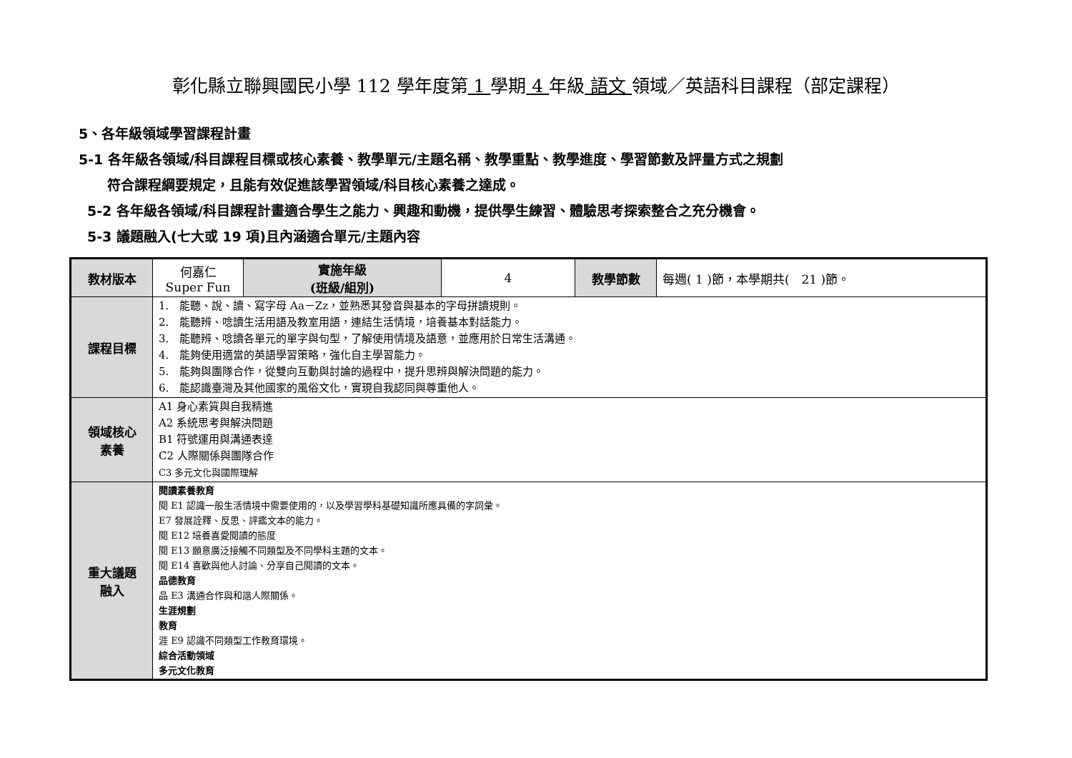彰化縣立聯興國民小學 112 學年度第 1 學期 4 年級 語文 領域／英語科目課程（部定課程）
5、各年級領域學習課程計畫
5-1 各年級各領域/科目課程目標或核心素養、教學單元/主題名稱、教學重點、教學進度、學習節數及評量方式之規劃
符合課程綱要規定，且能有效促進該學習領域/科目核心素養之達成。
5-2 各年級各領域/科目課程計畫適合學生之能力、興趣和動機，提供學生練習、體驗思考探索整合之充分機會。
5-3 議題融入(七大或 19 項)且內涵適合單元/主題內容
| 教材版本 | 何嘉仁 Super Fun | 實施年級 (班級/組別) | 4 | 教學節數 | 每週( 1 )節，本學期共( 21 )節。 |
| 課程目標 | 1. 能聽、說、讀、寫字母 Aa－Zz，並熟悉其發音與基本的字母拼讀規則。 2. 能聽辨、唸讀生活用語及教室用語，連結生活情境，培養基本對話能力。 3. 能聽辨、唸讀各單元的單字與句型，了解使用情境及語意，並應用於日常生活溝通。 4. 能夠使用適當的英語學習策略，強化自主學習能力。 5. 能夠與團隊合作，從雙向互動與討論的過程中，提升思辨與解決問題的能力。 6. 能認識臺灣及其他國家的風俗文化，實現自我認同與尊重他人。 | | | | |
| 領域核心 素養 | A1 身心素質與自我精進 A2 系統思考與解決問題 B1 符號運用與溝通表達 C2 人際關係與團隊合作 C3 多元文化與國際理解 | | | | |
| 重大議題 融入 | 閱讀素養教育 閱 E1 認識一般生活情境中需要使用的，以及學習學科基礎知識所應具備的字詞彙。 E7 發展詮釋、反思、評鑑文本的能力。 閱 E12 培養喜愛閱讀的態度 閱 E13 願意廣泛接觸不同類型及不同學科主題的文本。 閱 E14 喜歡與他人討論、分享自己閱讀的文本。 品德教育 品 E3 溝通合作與和諧人際關係。 生涯規劃 教育 涯 E9 認識不同類型工作教育環境。 綜合活動領域 多元文化教育 | | | | |